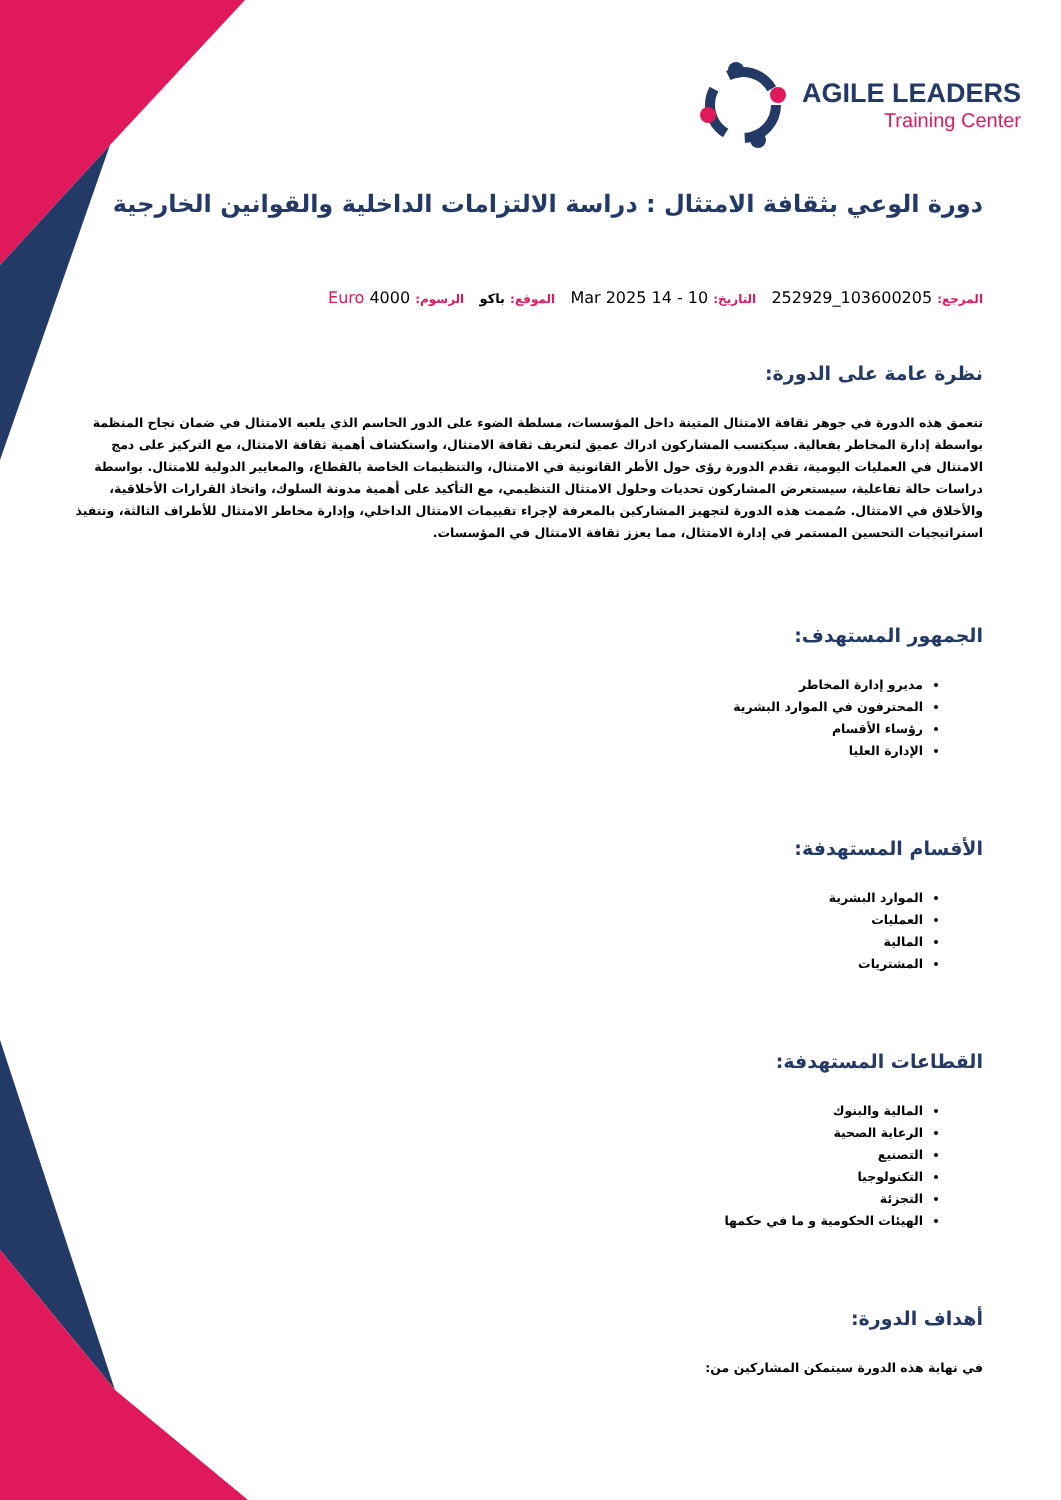AGILE LEADERS
Training Center
دورة الوعي بثقافة الامتثال : دراسة الالتزامات الداخلية والقوانين الخارجية
المرجع: 103600205_252929 التاريخ: 10 - 14 Mar 2025 الموقع: باكو الرسوم: 4000 Euro
نظرة عامة على الدورة:
تتعمق هذه الدورة في جوهر ثقافة الامتثال المتينة داخل المؤسسات، مسلطة الضوء على الدور الحاسم الذي يلعبه الامتثال في ضمان نجاح المنظمة بواسطة إدارة المخاطر بفعالية. سيكتسب المشاركون ادراك عميق لتعريف ثقافة الامتثال، واستكشاف أهمية ثقافة الامتثال، مع التركيز على دمج الامتثال في العمليات اليومية، تقدم الدورة رؤى حول الأطر القانونية في الامتثال، والتنظيمات الخاصة بالقطاع، والمعايير الدولية للامتثال. بواسطة دراسات حالة تفاعلية، سيستعرض المشاركون تحديات وحلول الامتثال التنظيمي، مع التأكيد على أهمية مدونة السلوك، واتخاذ القرارات الأخلاقية، والأخلاق في الامتثال. صُممت هذه الدورة لتجهيز المشاركين بالمعرفة لإجراء تقييمات الامتثال الداخلي، وإدارة مخاطر الامتثال للأطراف الثالثة، وتنفيذ استراتيجيات التحسين المستمر في إدارة الامتثال، مما يعزز ثقافة الامتثال في المؤسسات.
الجمهور المستهدف:
مديرو إدارة المخاطر
المحترفون في الموارد البشرية
رؤساء الأقسام
الإدارة العليا
الأقسام المستهدفة:
الموارد البشرية
العمليات
المالية
المشتريات
القطاعات المستهدفة:
المالية والبنوك
الرعاية الصحية
التصنيع
التكنولوجيا
التجزئة
الهيئات الحكومية و ما في حكمها
أهداف الدورة:
في نهاية هذه الدورة سيتمكن المشاركين من: